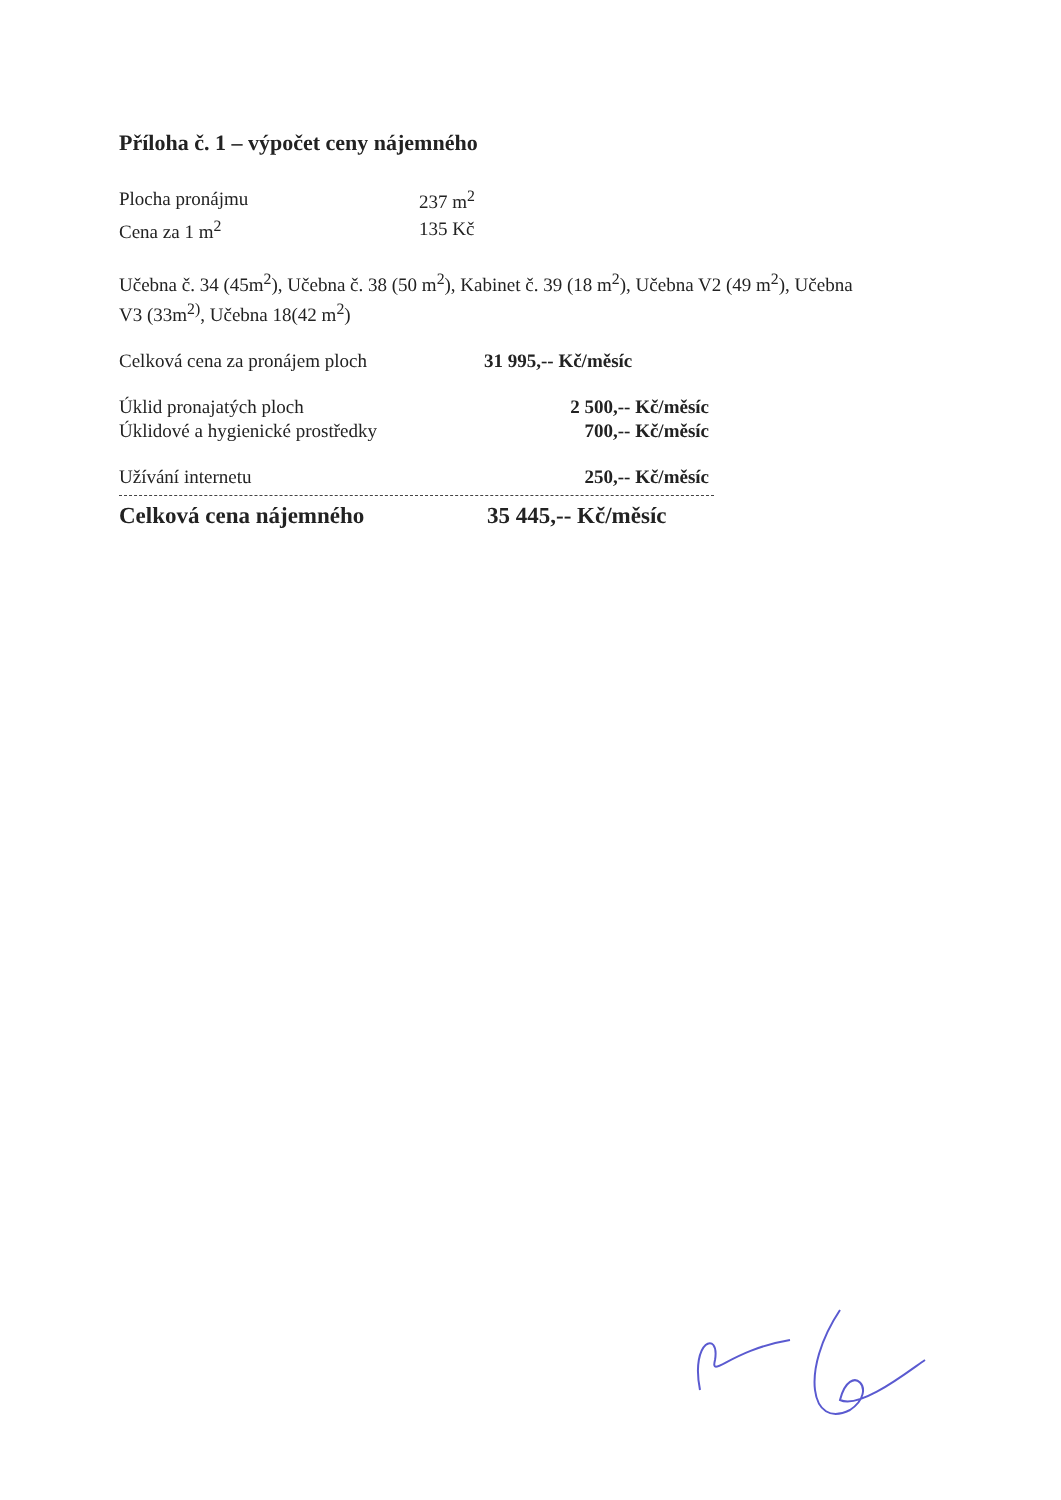Příloha č. 1 – výpočet ceny nájemného
| Plocha pronájmu | 237 m<sup>2</sup> |
| Cena za 1 m<sup>2</sup> | 135 Kč |
Učebna č. 34 (45m<sup>2</sup>), Učebna č. 38 (50 m<sup>2</sup>), Kabinet č. 39 (18 m<sup>2</sup>), Učebna V2 (49 m<sup>2</sup>), Učebna V3 (33m<sup>2)</sup>, Učebna 18(42 m<sup>2</sup>)
| Celková cena za pronájem ploch | 31 995,-- Kč/měsíc |
| Úklid pronajatých ploch | 2 500,-- Kč/měsíc |
| Úklidové a hygienické prostředky | 700,-- Kč/měsíc |
| Užívání internetu | 250,-- Kč/měsíc |
| Celková cena nájemného | 35 445,-- Kč/měsíc |